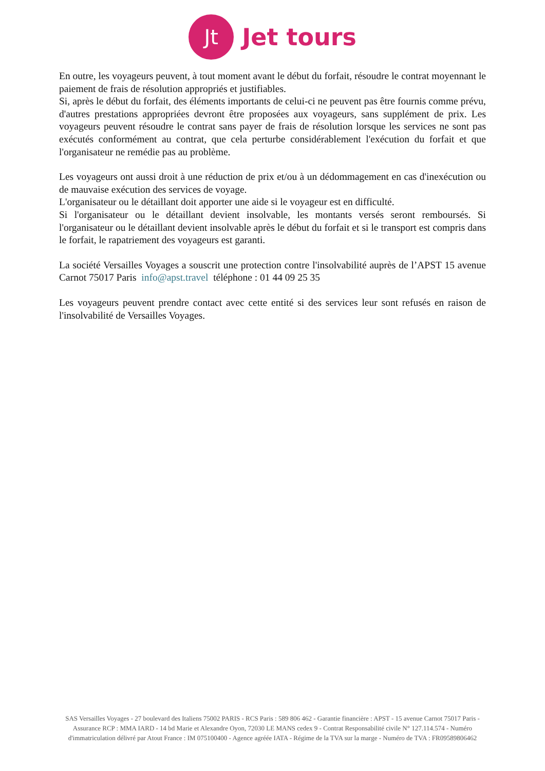Jt
Jet tours
En outre, les voyageurs peuvent, à tout moment avant le début du forfait, résoudre le contrat moyennant le paiement de frais de résolution appropriés et justifiables.
Si, après le début du forfait, des éléments importants de celui-ci ne peuvent pas être fournis comme prévu, d'autres prestations appropriées devront être proposées aux voyageurs, sans supplément de prix. Les voyageurs peuvent résoudre le contrat sans payer de frais de résolution lorsque les services ne sont pas exécutés conformément au contrat, que cela perturbe considérablement l'exécution du forfait et que l'organisateur ne remédie pas au problème.
Les voyageurs ont aussi droit à une réduction de prix et/ou à un dédommagement en cas d'inexécution ou de mauvaise exécution des services de voyage.
L'organisateur ou le détaillant doit apporter une aide si le voyageur est en difficulté.
Si l'organisateur ou le détaillant devient insolvable, les montants versés seront remboursés. Si l'organisateur ou le détaillant devient insolvable après le début du forfait et si le transport est compris dans le forfait, le rapatriement des voyageurs est garanti.
La société Versailles Voyages a souscrit une protection contre l'insolvabilité auprès de l’APST 15 avenue Carnot 75017 Paris info@apst.travel téléphone : 01 44 09 25 35
Les voyageurs peuvent prendre contact avec cette entité si des services leur sont refusés en raison de l'insolvabilité de Versailles Voyages.
SAS Versailles Voyages - 27 boulevard des Italiens 75002 PARIS - RCS Paris : 589 806 462 - Garantie financière : APST - 15 avenue Carnot 75017 Paris - Assurance RCP : MMA IARD - 14 bd Marie et Alexandre Oyon, 72030 LE MANS cedex 9 - Contrat Responsabilité civile N° 127.114.574 - Numéro d'immatriculation délivré par Atout France : IM 075100400 - Agence agréée IATA - Régime de la TVA sur la marge - Numéro de TVA : FR09589806462